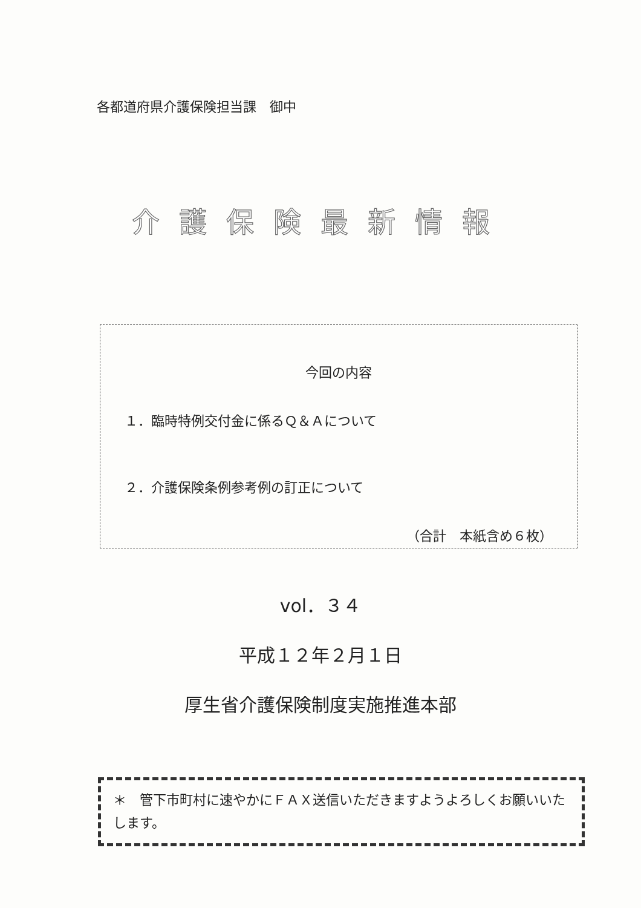各都道府県介護保険担当課　御中
介護保険最新情報
今回の内容
１．臨時特例交付金に係るＱ＆Ａについて
２．介護保険条例参考例の訂正について
（合計　本紙含め６枚）
vol．３４
平成１２年２月１日
厚生省介護保険制度実施推進本部
＊　管下市町村に速やかにＦＡＸ送信いただきますようよろしくお願いいたします。